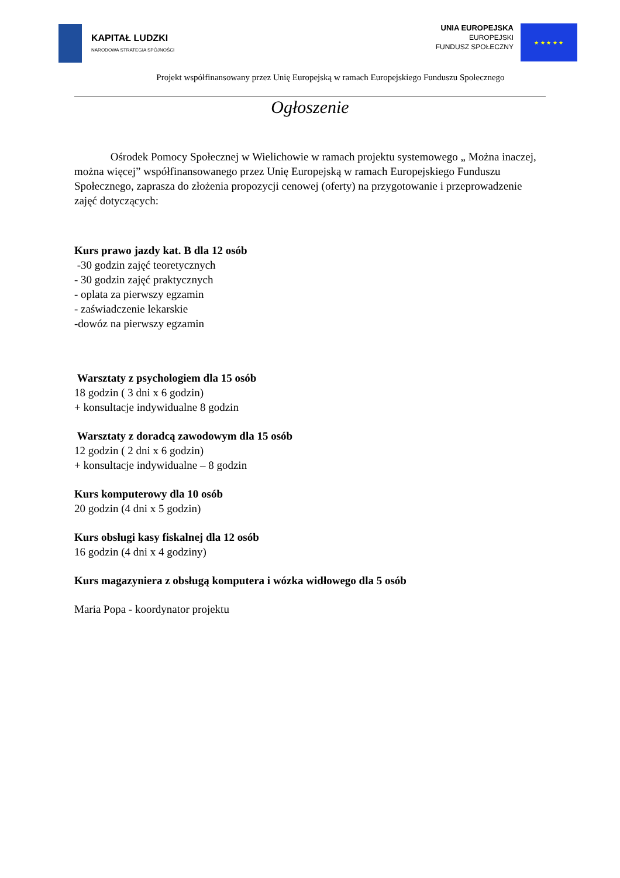KAPITAŁ LUDZKI
NARODOWA STRATEGIA SPÓJNOŚCI
UNIA EUROPEJSKA
EUROPEJSKI
FUNDUSZ SPOŁECZNY
★ ★ ★ ★ ★
Projekt współfinansowany przez Unię Europejską w ramach Europejskiego Funduszu Społecznego
Ogłoszenie
Ośrodek Pomocy Społecznej w Wielichowie w ramach projektu systemowego „ Można inaczej, można więcej” współfinansowanego przez Unię Europejską w ramach Europejskiego Funduszu Społecznego, zaprasza do złożenia propozycji cenowej (oferty) na przygotowanie i przeprowadzenie zajęć dotyczących:
Kurs prawo jazdy kat. B dla 12 osób
-30 godzin zajęć teoretycznych
- 30 godzin zajęć praktycznych
- oplata za pierwszy egzamin
- zaświadczenie lekarskie
-dowóz na pierwszy egzamin
Warsztaty z psychologiem dla 15 osób
18 godzin ( 3 dni x 6 godzin)
+ konsultacje indywidualne 8 godzin
Warsztaty z doradcą zawodowym dla 15 osób
12 godzin ( 2 dni x 6 godzin)
+ konsultacje indywidualne – 8 godzin
Kurs komputerowy dla 10 osób
20 godzin (4 dni x 5 godzin)
Kurs obsługi kasy fiskalnej dla 12 osób
16 godzin (4 dni x 4 godziny)
Kurs magazyniera z obsługą komputera i wózka widłowego dla 5 osób
Maria Popa - koordynator projektu